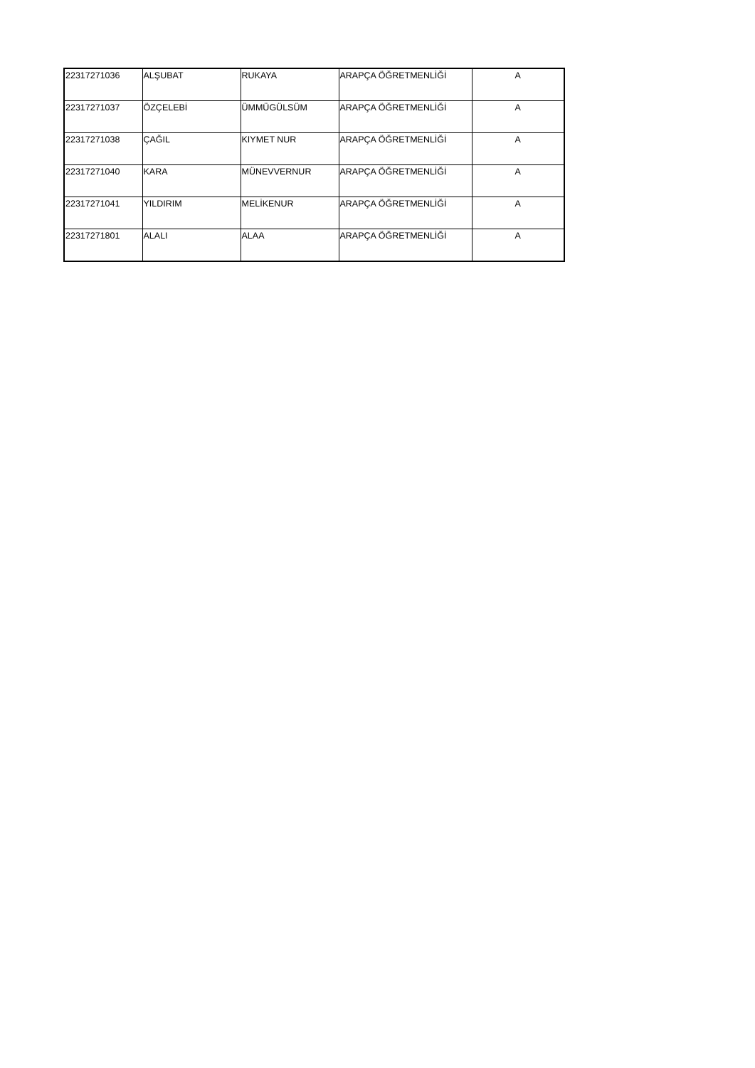| 22317271036 | ALŞUBAT | RUKAYA | ARAPÇA ÖĞRETMENLİĞİ | A |
| 22317271037 | ÖZÇELEBİ | ÜMMÜGÜLSÜM | ARAPÇA ÖĞRETMENLİĞİ | A |
| 22317271038 | ÇAĞIL | KIYMET NUR | ARAPÇA ÖĞRETMENLİĞİ | A |
| 22317271040 | KARA | MÜNEVVERNUR | ARAPÇA ÖĞRETMENLİĞİ | A |
| 22317271041 | YILDIRIM | MELİKENUR | ARAPÇA ÖĞRETMENLİĞİ | A |
| 22317271801 | ALALI | ALAA | ARAPÇA ÖĞRETMENLİĞİ | A |